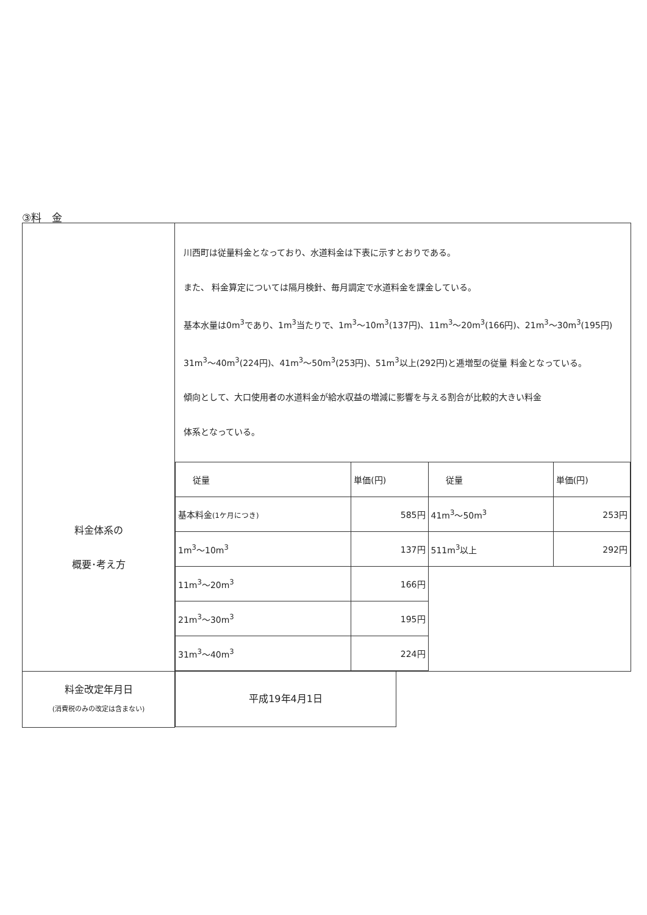③料　金
| 料金体系の 概要･考え方 | 川西町は従量料金となっており、水道料金は下表に示すとおりである。 また、 料金算定については隔月検針、毎月調定で水道料金を課金している。 基本水量は0m<sup>3</sup>であり、1m<sup>3</sup>当たりで、1m<sup>3</sup>～10m<sup>3</sup>(137円)、11m<sup>3</sup>～20m<sup>3</sup>(166円)、21m<sup>3</sup>～30m<sup>3</sup>(195円) 31m<sup>3</sup>～40m<sup>3</sup>(224円)、41m<sup>3</sup>～50m<sup>3</sup>(253円)、51m<sup>3</sup>以上(292円)と逓増型の従量 料金となっている。 傾向として、大口使用者の水道料金が給水収益の増減に影響を与える割合が比較的大きい料金 体系となっている。 / 従量 / 単価(円) / 従量 / 単価(円) / / 基本料金 (1ケ月につき) / 585円 / 41m<sup>3</sup>～50m<sup>3</sup> / 253円 / / 1m<sup>3</sup>～10m<sup>3</sup> / 137円 / 511m<sup>3</sup>以上 / 292円 / / 11m<sup>3</sup>～20m<sup>3</sup> / 166円 / / / / 21m<sup>3</sup>～30m<sup>3</sup> / 195円 / / / / 31m<sup>3</sup>～40m<sup>3</sup> / 224円 / / / |
| 料金改定年月日 (消費税のみの改定は含まない) | 平成19年4月1日 |